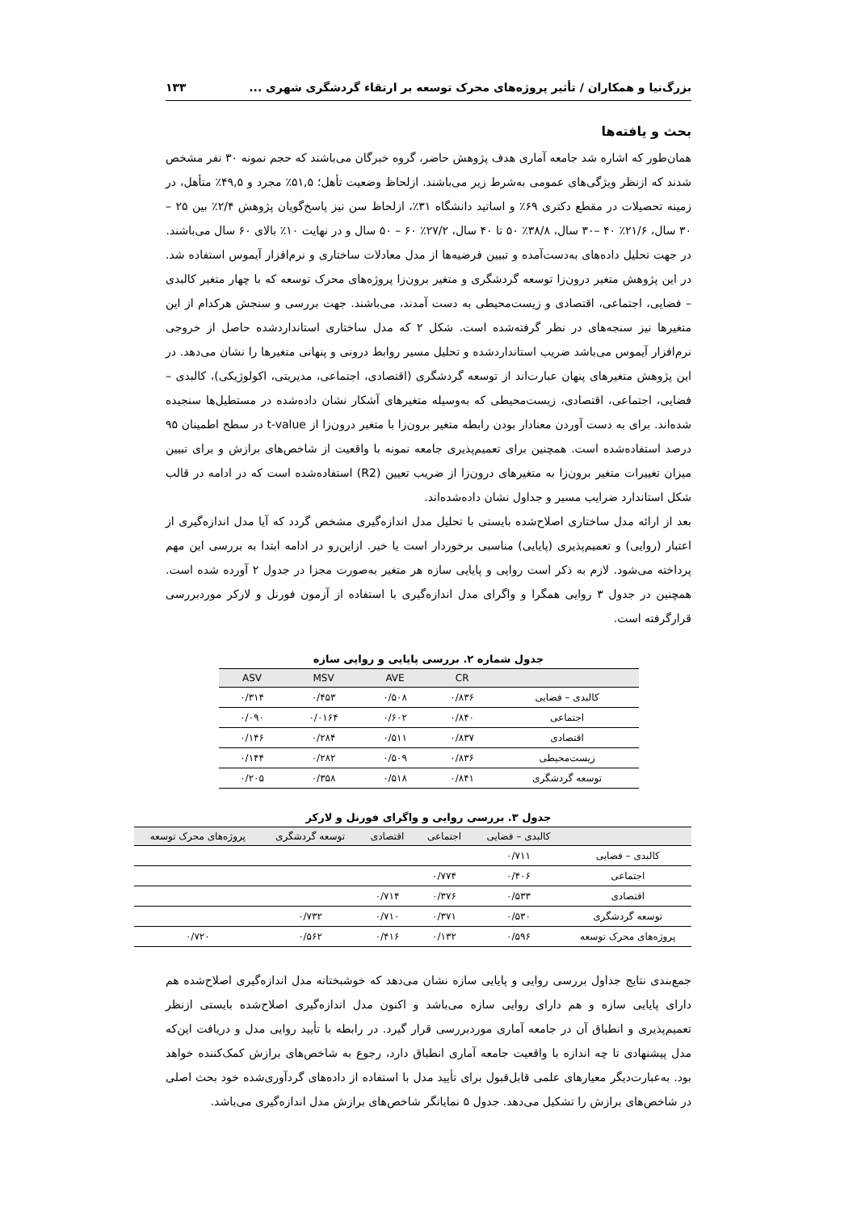بزرگ‌نیا و همکاران / تأثیر پروژه‌های محرک توسعه بر ارتقاء گردشگری شهری ... ۱۳۳
بحث و یافته‌ها
همان‌طور که اشاره شد جامعه آماری هدف پژوهش حاضر، گروه خبرگان می‌باشند که حجم نمونه ۳۰ نفر مشخص شدند که ازنظر ویژگی‌های عمومی به‌شرط زیر می‌باشند. ازلحاظ وضعیت تأهل؛ ۵۱,۵٪ مجرد و ۴۹,۵٪ متأهل، در زمینه تحصیلات در مقطع دکتری ۶۹٪ و اساتید دانشگاه ۳۱٪، ازلحاظ سن نیز پاسخ‌گویان پژوهش ۲/۴٪ بین ۲۵ – ۳۰ سال، ۲۱/۶٪ ۴۰ –۳۰ سال، ۳۸/۸٪ ۵۰ تا ۴۰ سال، ۲۷/۲٪ ۶۰ – ۵۰ سال و در نهایت ۱۰٪ بالای ۶۰ سال می‌باشند.
در جهت تحلیل داده‌های به‌دست‌آمده و تبیین فرضیه‌ها از مدل معادلات ساختاری و نرم‌افزار آیموس استفاده شد. در این پژوهش متغیر درون‌زا توسعه گردشگری و متغیر برون‌زا پروژه‌های محرک توسعه که با چهار متغیر کالبدی – فضایی، اجتماعی، اقتصادی و زیست‌محیطی به دست آمدند، می‌باشند. جهت بررسی و سنجش هرکدام از این متغیرها نیز سنجه‌های در نظر گرفته‌شده است. شکل ۲ که مدل ساختاری استانداردشده حاصل از خروجی نرم‌افزار آیموس می‌باشد ضریب استانداردشده و تحلیل مسیر روابط درونی و پنهانی متغیرها را نشان می‌دهد. در این پژوهش متغیرهای پنهان عبارت‌اند از توسعه گردشگری (اقتصادی، اجتماعی، مدیریتی، اکولوژیکی)، کالبدی – فضایی، اجتماعی، اقتصادی، زیست‌محیطی که به‌وسیله متغیرهای آشکار نشان داده‌شده در مستطیل‌ها سنجیده شده‌اند. برای به دست آوردن معنادار بودن رابطه متغیر برون‌زا با متغیر درون‌زا از t-value در سطح اطمینان ۹۵ درصد استفاده‌شده است. همچنین برای تعمیم‌پذیری جامعه نمونه با واقعیت از شاخص‌های برازش و برای تبیین میزان تغییرات متغیر برون‌زا به متغیرهای درون‌زا از ضریب تعیین (R2) استفاده‌شده است که در ادامه در قالب شکل استاندارد ضرایب مسیر و جداول نشان داده‌شده‌اند.
بعد از ارائه مدل ساختاری اصلاح‌شده بایستی با تحلیل مدل اندازه‌گیری مشخص گردد که آیا مدل اندازه‌گیری از اعتبار (روایی) و تعمیم‌پذیری (پایایی) مناسبی برخوردار است یا خیر. ازاین‌رو در ادامه ابتدا به بررسی این مهم پرداخته می‌شود. لازم به ذکر است روایی و پایایی سازه هر متغیر به‌صورت مجزا در جدول ۲ آورده شده است. همچنین در جدول ۳ روایی همگرا و واگرای مدل اندازه‌گیری با استفاده از آزمون فورنل و لارکر موردبررسی قرارگرفته است.
جدول شماره ۲. بررسی پایایی و روایی سازه
| | CR | AVE | MSV | ASV |
| --- | --- | --- | --- | --- |
| کالبدی – فضایی | ۰/۸۳۶ | ۰/۵۰۸ | ۰/۴۵۳ | ۰/۳۱۴ |
| اجتماعی | ۰/۸۴۰ | ۰/۶۰۲ | ۰/۰۱۶۴ | ۰/۰۹۰ |
| اقتصادی | ۰/۸۳۷ | ۰/۵۱۱ | ۰/۲۸۴ | ۰/۱۴۶ |
| زیست‌محیطی | ۰/۸۳۶ | ۰/۵۰۹ | ۰/۲۸۲ | ۰/۱۴۴ |
| توسعه گردشگری | ۰/۸۴۱ | ۰/۵۱۸ | ۰/۳۵۸ | ۰/۲۰۵ |
جدول ۳. بررسی روایی و واگرای فورنل و لارکر
| | کالبدی – فضایی | اجتماعی | اقتصادی | توسعه گردشگری | پروژه‌های محرک توسعه |
| --- | --- | --- | --- | --- | --- |
| کالبدی – فضایی | ۰/۷۱۱ | | | | |
| اجتماعی | ۰/۴۰۶ | ۰/۷۷۴ | | | |
| اقتصادی | ۰/۵۳۳ | ۰/۳۷۶ | ۰/۷۱۴ | | |
| توسعه گردشگری | ۰/۵۳۰ | ۰/۳۷۱ | ۰/۷۱۰ | ۰/۷۳۲ | |
| پروژه‌های محرک توسعه | ۰/۵۹۶ | ۰/۱۳۲ | ۰/۴۱۶ | ۰/۵۶۲ | ۰/۷۲۰ |
جمع‌بندی نتایج جداول بررسی روایی و پایایی سازه نشان می‌دهد که خوشبختانه مدل اندازه‌گیری اصلاح‌شده هم دارای پایایی سازه و هم دارای روایی سازه می‌باشد و اکنون مدل اندازه‌گیری اصلاح‌شده بایستی ازنظر تعمیم‌پذیری و انطباق آن در جامعه آماری موردبررسی قرار گیرد. در رابطه با تأیید روایی مدل و دریافت این‌که مدل پیشنهادی تا چه اندازه با واقعیت جامعه آماری انطباق دارد، رجوع به شاخص‌های برازش کمک‌کننده خواهد بود. به‌عبارت‌دیگر معیارهای علمی قابل‌قبول برای تأیید مدل با استفاده از داده‌های گردآوری‌شده خود بحث اصلی در شاخص‌های برازش را تشکیل می‌دهد. جدول ۵ نمایانگر شاخص‌های برازش مدل اندازه‌گیری می‌باشد.